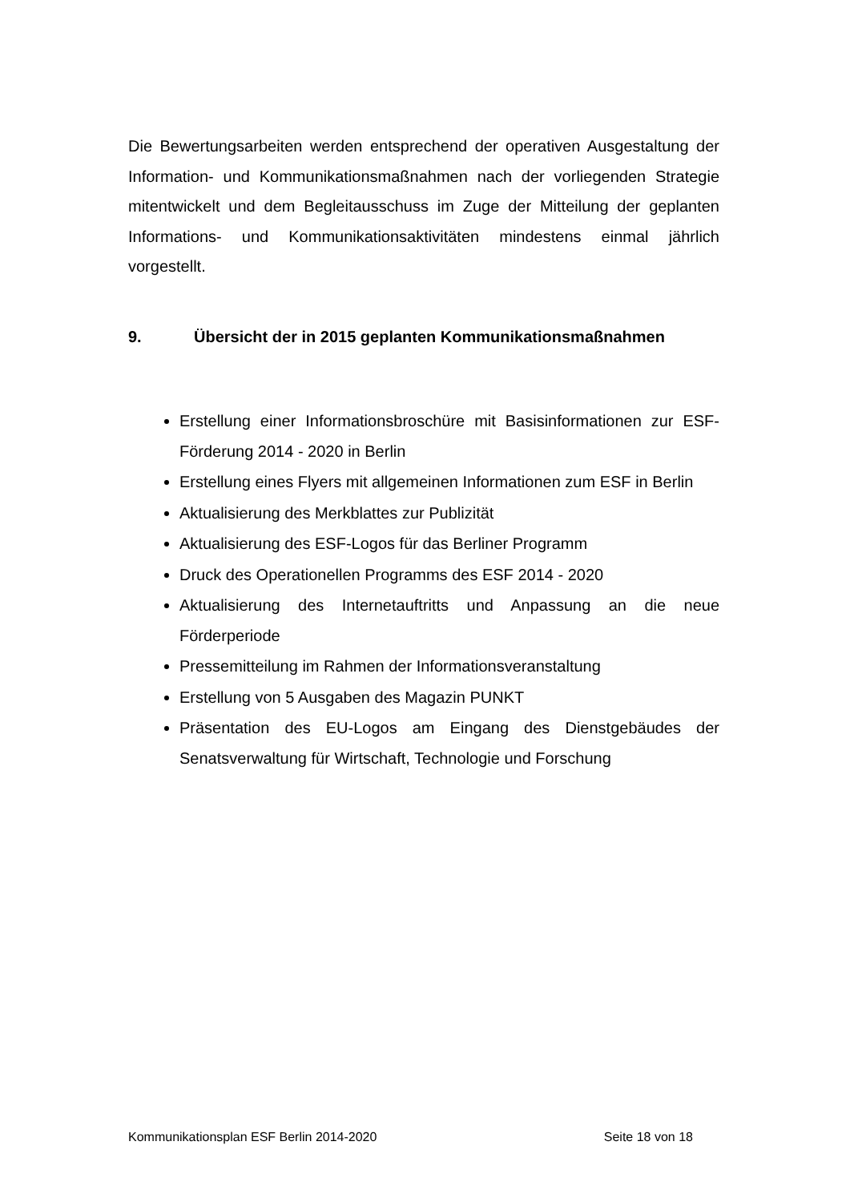Die Bewertungsarbeiten werden entsprechend der operativen Ausgestaltung der Information- und Kommunikationsmaßnahmen nach der vorliegenden Strategie mitentwickelt und dem Begleitausschuss im Zuge der Mitteilung der geplanten Informations- und Kommunikationsaktivitäten mindestens einmal jährlich vorgestellt.
9. Übersicht der in 2015 geplanten Kommunikationsmaßnahmen
Erstellung einer Informationsbroschüre mit Basisinformationen zur ESF-Förderung 2014 - 2020 in Berlin
Erstellung eines Flyers mit allgemeinen Informationen zum ESF in Berlin
Aktualisierung des Merkblattes zur Publizität
Aktualisierung des ESF-Logos für das Berliner Programm
Druck des Operationellen Programms des ESF 2014 - 2020
Aktualisierung des Internetauftritts und Anpassung an die neue Förderperiode
Pressemitteilung im Rahmen der Informationsveranstaltung
Erstellung von 5 Ausgaben des Magazin PUNKT
Präsentation des EU-Logos am Eingang des Dienstgebäudes der Senatsverwaltung für Wirtschaft, Technologie und Forschung
Kommunikationsplan ESF Berlin 2014-2020 Seite 18 von 18